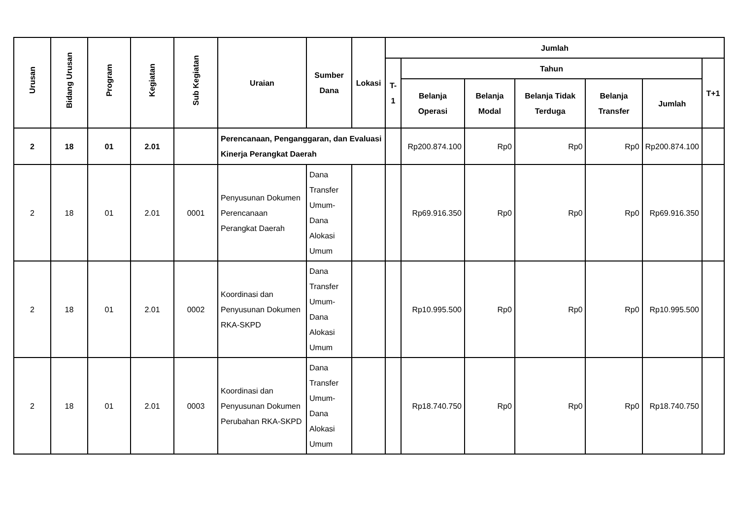| Urusan | Bidang Urusan | Program | Kegiatan | Sub Kegiatan | Uraian | Sumber Dana | Lokasi | Jumlah | | | | | | |
| --- | --- | --- | --- | --- | --- | --- | --- | --- | --- | --- | --- | --- | --- | --- |
| | | | | | | | | T-1 | Tahun | | | | | T+1 |
| | | | | | | | | | Belanja Operasi | Belanja Modal | Belanja Tidak Terduga | Belanja Transfer | Jumlah | |
| 2 | 18 | 01 | 2.01 | | Perencanaan, Penganggaran, dan Evaluasi Kinerja Perangkat Daerah | | | | Rp200.874.100 | Rp0 | Rp0 | Rp0 | Rp200.874.100 | |
| 2 | 18 | 01 | 2.01 | 0001 | Penyusunan Dokumen Perencanaan Perangkat Daerah | Dana Transfer Umum-Dana Alokasi Umum | | | Rp69.916.350 | Rp0 | Rp0 | Rp0 | Rp69.916.350 | |
| 2 | 18 | 01 | 2.01 | 0002 | Koordinasi dan Penyusunan Dokumen RKA-SKPD | Dana Transfer Umum-Dana Alokasi Umum | | | Rp10.995.500 | Rp0 | Rp0 | Rp0 | Rp10.995.500 | |
| 2 | 18 | 01 | 2.01 | 0003 | Koordinasi dan Penyusunan Dokumen Perubahan RKA-SKPD | Dana Transfer Umum-Dana Alokasi Umum | | | Rp18.740.750 | Rp0 | Rp0 | Rp0 | Rp18.740.750 | |